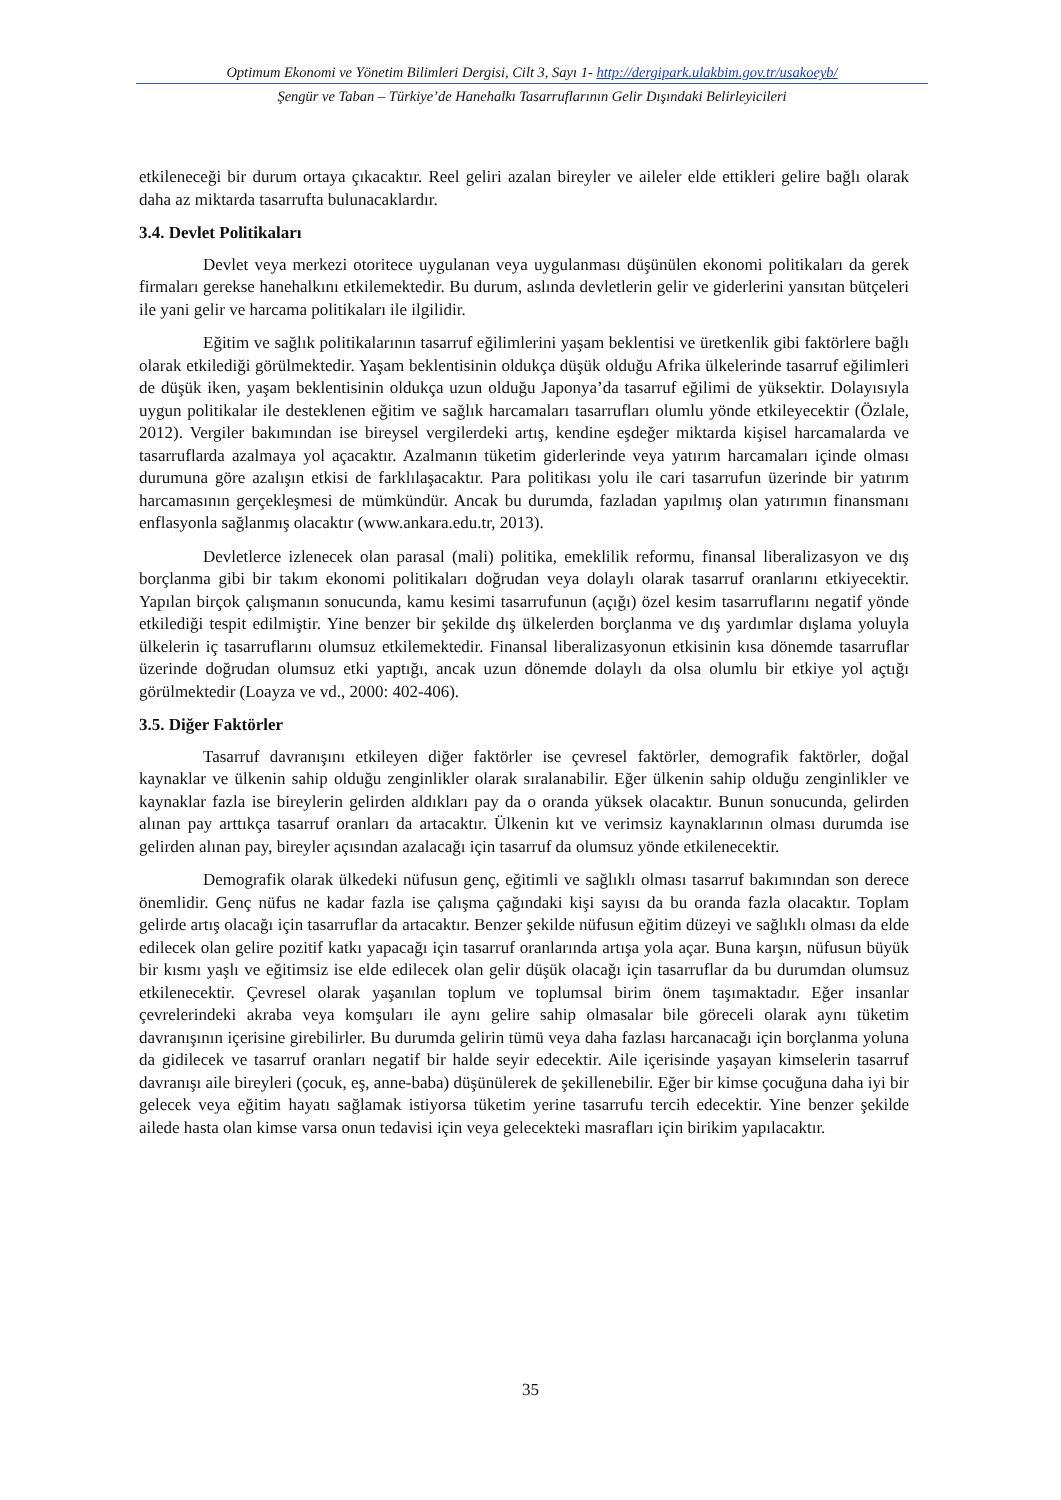Optimum Ekonomi ve Yönetim Bilimleri Dergisi, Cilt 3, Sayı 1- http://dergipark.ulakbim.gov.tr/usakoeyb/
Şengür ve Taban – Türkiye’de Hanehalkı Tasarruflarının Gelir Dışındaki Belirleyicileri
etkileneceği bir durum ortaya çıkacaktır. Reel geliri azalan bireyler ve aileler elde ettikleri gelire bağlı olarak daha az miktarda tasarrufta bulunacaklardır.
3.4. Devlet Politikaları
Devlet veya merkezi otoritece uygulanan veya uygulanması düşünülen ekonomi politikaları da gerek firmaları gerekse hanehalkını etkilemektedir. Bu durum, aslında devletlerin gelir ve giderlerini yansıtan bütçeleri ile yani gelir ve harcama politikaları ile ilgilidir.
Eğitim ve sağlık politikalarının tasarruf eğilimlerini yaşam beklentisi ve üretkenlik gibi faktörlere bağlı olarak etkilediği görülmektedir. Yaşam beklentisinin oldukça düşük olduğu Afrika ülkelerinde tasarruf eğilimleri de düşük iken, yaşam beklentisinin oldukça uzun olduğu Japonya’da tasarruf eğilimi de yüksektir. Dolayısıyla uygun politikalar ile desteklenen eğitim ve sağlık harcamaları tasarrufları olumlu yönde etkileyecektir (Özlale, 2012). Vergiler bakımından ise bireysel vergilerdeki artış, kendine eşdeğer miktarda kişisel harcamalarda ve tasarruflarda azalmaya yol açacaktır. Azalmanın tüketim giderlerinde veya yatırım harcamaları içinde olması durumuna göre azalışın etkisi de farklılaşacaktır. Para politikası yolu ile cari tasarrufun üzerinde bir yatırım harcamasının gerçekleşmesi de mümkündür. Ancak bu durumda, fazladan yapılmış olan yatırımın finansmanı enflasyonla sağlanmış olacaktır (www.ankara.edu.tr, 2013).
Devletlerce izlenecek olan parasal (mali) politika, emeklilik reformu, finansal liberalizasyon ve dış borçlanma gibi bir takım ekonomi politikaları doğrudan veya dolaylı olarak tasarruf oranlarını etkiyecektir. Yapılan birçok çalışmanın sonucunda, kamu kesimi tasarrufunun (açığı) özel kesim tasarruflarını negatif yönde etkilediği tespit edilmiştir. Yine benzer bir şekilde dış ülkelerden borçlanma ve dış yardımlar dışlama yoluyla ülkelerin iç tasarruflarını olumsuz etkilemektedir. Finansal liberalizasyonun etkisinin kısa dönemde tasarruflar üzerinde doğrudan olumsuz etki yaptığı, ancak uzun dönemde dolaylı da olsa olumlu bir etkiye yol açtığı görülmektedir (Loayza ve vd., 2000: 402-406).
3.5. Diğer Faktörler
Tasarruf davranışını etkileyen diğer faktörler ise çevresel faktörler, demografik faktörler, doğal kaynaklar ve ülkenin sahip olduğu zenginlikler olarak sıralanabilir. Eğer ülkenin sahip olduğu zenginlikler ve kaynaklar fazla ise bireylerin gelirden aldıkları pay da o oranda yüksek olacaktır. Bunun sonucunda, gelirden alınan pay arttıkça tasarruf oranları da artacaktır. Ülkenin kıt ve verimsiz kaynaklarının olması durumda ise gelirden alınan pay, bireyler açısından azalacağı için tasarruf da olumsuz yönde etkilenecektir.
Demografik olarak ülkedeki nüfusun genç, eğitimli ve sağlıklı olması tasarruf bakımından son derece önemlidir. Genç nüfus ne kadar fazla ise çalışma çağındaki kişi sayısı da bu oranda fazla olacaktır. Toplam gelirde artış olacağı için tasarruflar da artacaktır. Benzer şekilde nüfusun eğitim düzeyi ve sağlıklı olması da elde edilecek olan gelire pozitif katkı yapacağı için tasarruf oranlarında artışa yola açar. Buna karşın, nüfusun büyük bir kısmı yaşlı ve eğitimsiz ise elde edilecek olan gelir düşük olacağı için tasarruflar da bu durumdan olumsuz etkilenecektir. Çevresel olarak yaşanılan toplum ve toplumsal birim önem taşımaktadır. Eğer insanlar çevrelerindeki akraba veya komşuları ile aynı gelire sahip olmasalar bile göreceli olarak aynı tüketim davranışının içerisine girebilirler. Bu durumda gelirin tümü veya daha fazlası harcanacağı için borçlanma yoluna da gidilecek ve tasarruf oranları negatif bir halde seyir edecektir. Aile içerisinde yaşayan kimselerin tasarruf davranışı aile bireyleri (çocuk, eş, anne-baba) düşünülerek de şekillenebilir. Eğer bir kimse çocuğuna daha iyi bir gelecek veya eğitim hayatı sağlamak istiyorsa tüketim yerine tasarrufu tercih edecektir. Yine benzer şekilde ailede hasta olan kimse varsa onun tedavisi için veya gelecekteki masrafları için birikim yapılacaktır.
35